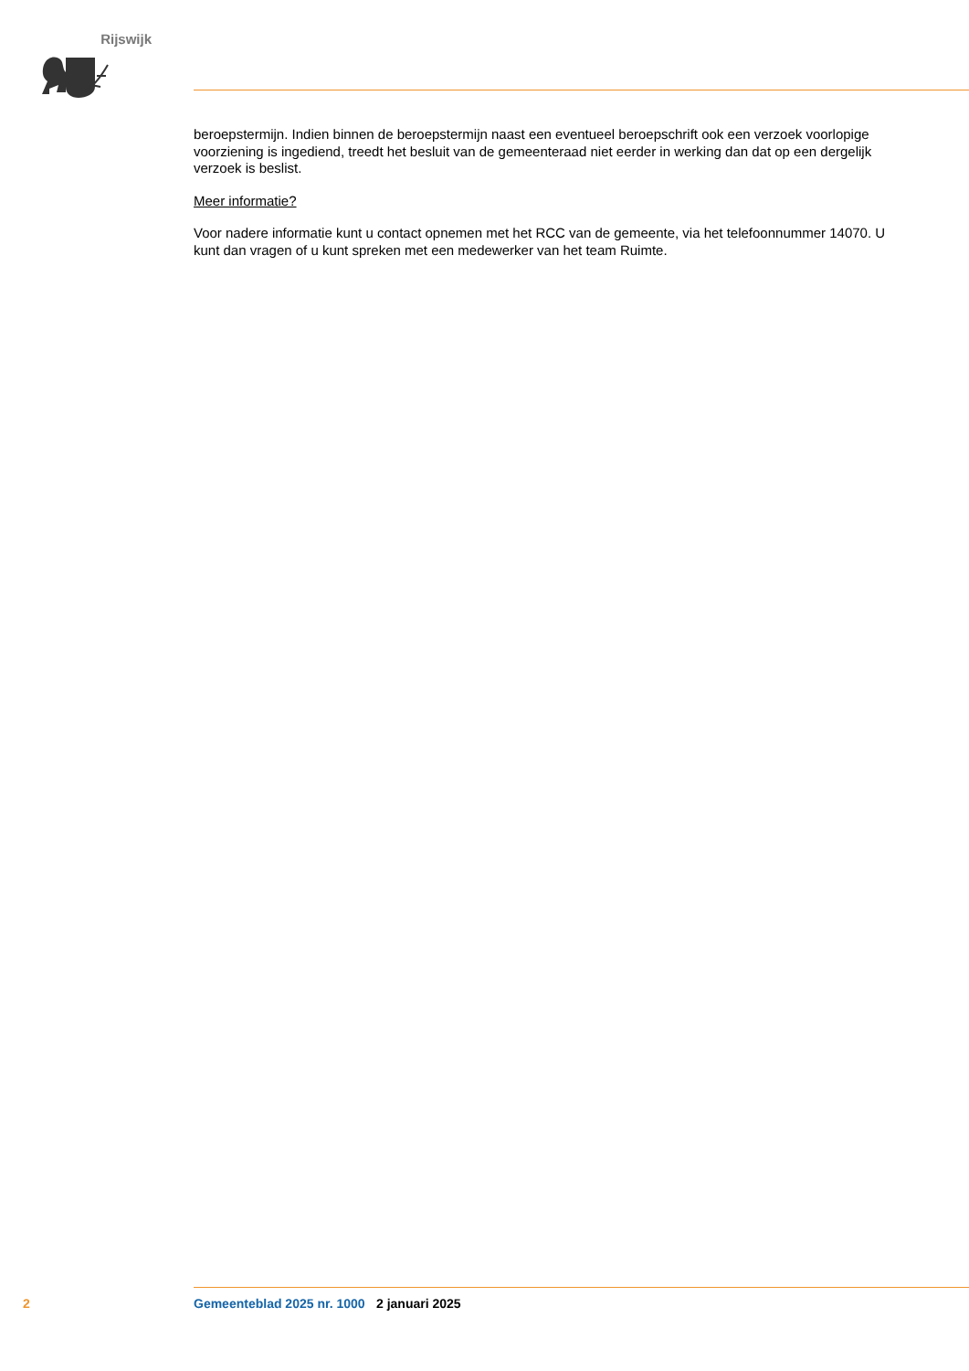Rijswijk
beroepstermijn. Indien binnen de beroepstermijn naast een eventueel beroepschrift ook een verzoek voorlopige voorziening is ingediend, treedt het besluit van de gemeenteraad niet eerder in werking dan dat op een dergelijk verzoek is beslist.
Meer informatie?
Voor nadere informatie kunt u contact opnemen met het RCC van de gemeente, via het telefoonnummer 14070. U kunt dan vragen of u kunt spreken met een medewerker van het team Ruimte.
2 Gemeenteblad 2025 nr. 1000 2 januari 2025